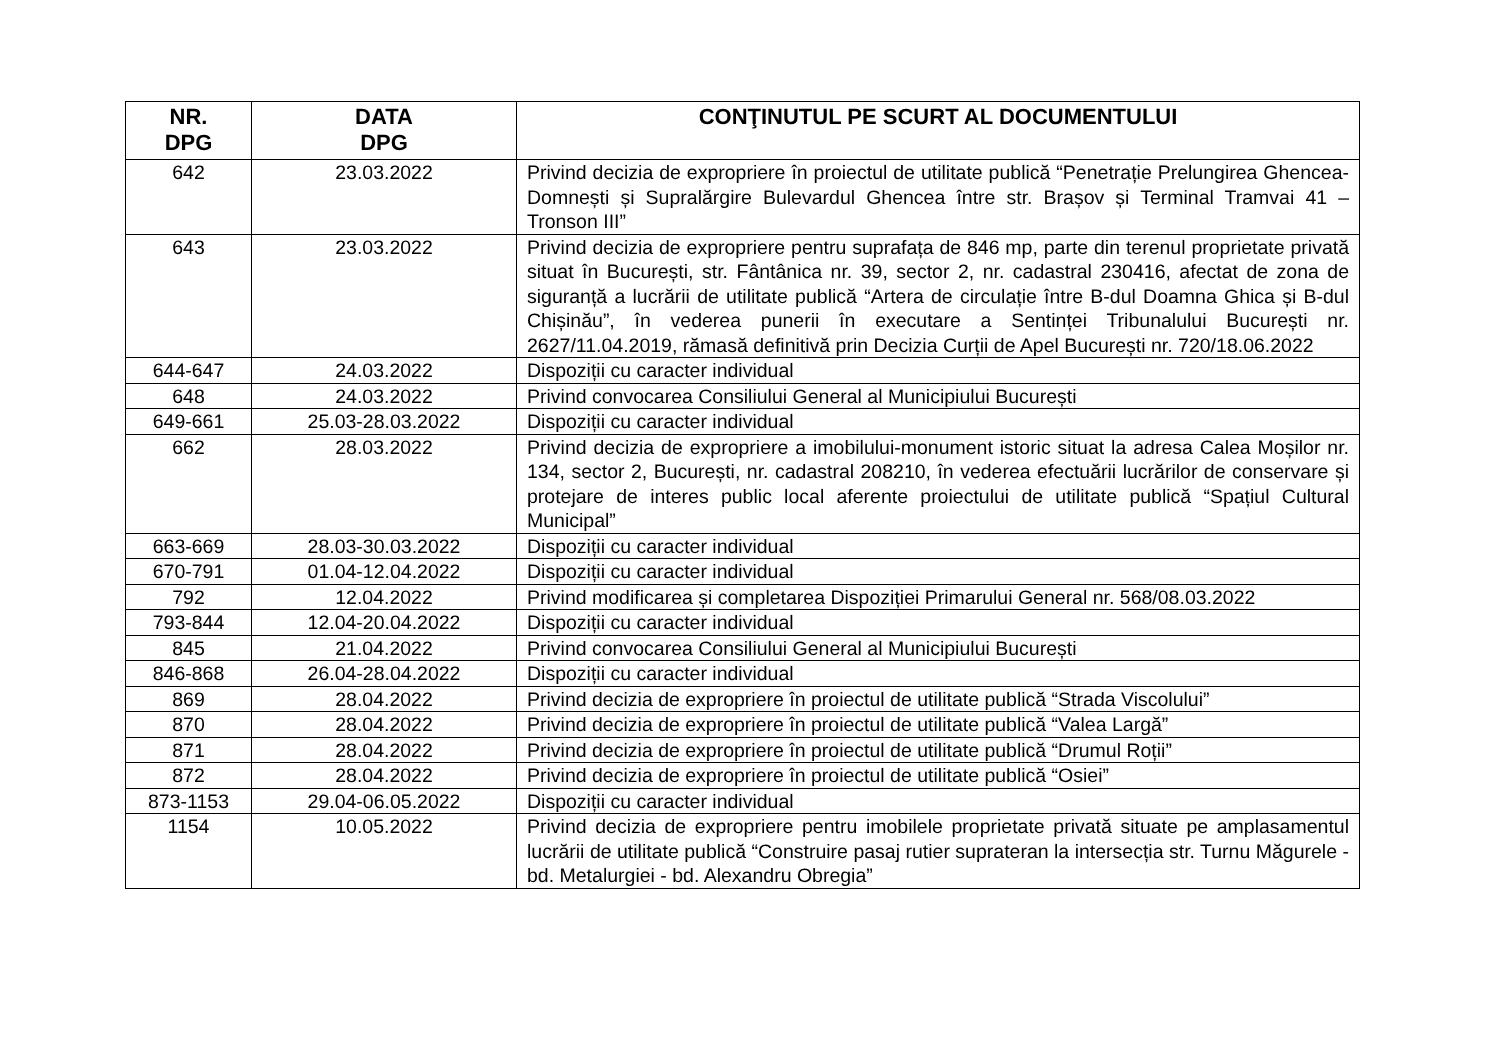| NR. DPG | DATA DPG | CONŢINUTUL PE SCURT AL DOCUMENTULUI |
| --- | --- | --- |
| 642 | 23.03.2022 | Privind decizia de expropriere în proiectul de utilitate publică “Penetrație Prelungirea Ghencea-Domnești și Supralărgire Bulevardul Ghencea între str. Brașov și Terminal Tramvai 41 – Tronson III” |
| 643 | 23.03.2022 | Privind decizia de expropriere pentru suprafața de 846 mp, parte din terenul proprietate privată situat în București, str. Fântânica nr. 39, sector 2, nr. cadastral 230416, afectat de zona de siguranță a lucrării de utilitate publică “Artera de circulație între B-dul Doamna Ghica și B-dul Chișinău”, în vederea punerii în executare a Sentinței Tribunalului București nr. 2627/11.04.2019, rămasă definitivă prin Decizia Curții de Apel București nr. 720/18.06.2022 |
| 644-647 | 24.03.2022 | Dispoziții cu caracter individual |
| 648 | 24.03.2022 | Privind convocarea Consiliului General al Municipiului București |
| 649-661 | 25.03-28.03.2022 | Dispoziții cu caracter individual |
| 662 | 28.03.2022 | Privind decizia de expropriere a imobilului-monument istoric situat la adresa Calea Moșilor nr. 134, sector 2, București, nr. cadastral 208210, în vederea efectuării lucrărilor de conservare și protejare de interes public local aferente proiectului de utilitate publică “Spațiul Cultural Municipal” |
| 663-669 | 28.03-30.03.2022 | Dispoziții cu caracter individual |
| 670-791 | 01.04-12.04.2022 | Dispoziții cu caracter individual |
| 792 | 12.04.2022 | Privind modificarea și completarea Dispoziției Primarului General nr. 568/08.03.2022 |
| 793-844 | 12.04-20.04.2022 | Dispoziții cu caracter individual |
| 845 | 21.04.2022 | Privind convocarea Consiliului General al Municipiului București |
| 846-868 | 26.04-28.04.2022 | Dispoziții cu caracter individual |
| 869 | 28.04.2022 | Privind decizia de expropriere în proiectul de utilitate publică “Strada Viscolului” |
| 870 | 28.04.2022 | Privind decizia de expropriere în proiectul de utilitate publică “Valea Largă” |
| 871 | 28.04.2022 | Privind decizia de expropriere în proiectul de utilitate publică “Drumul Roții” |
| 872 | 28.04.2022 | Privind decizia de expropriere în proiectul de utilitate publică “Osiei” |
| 873-1153 | 29.04-06.05.2022 | Dispoziții cu caracter individual |
| 1154 | 10.05.2022 | Privind decizia de expropriere pentru imobilele proprietate privată situate pe amplasamentul lucrării de utilitate publică “Construire pasaj rutier suprateran la intersecția str. Turnu Măgurele - bd. Metalurgiei - bd. Alexandru Obregia” |